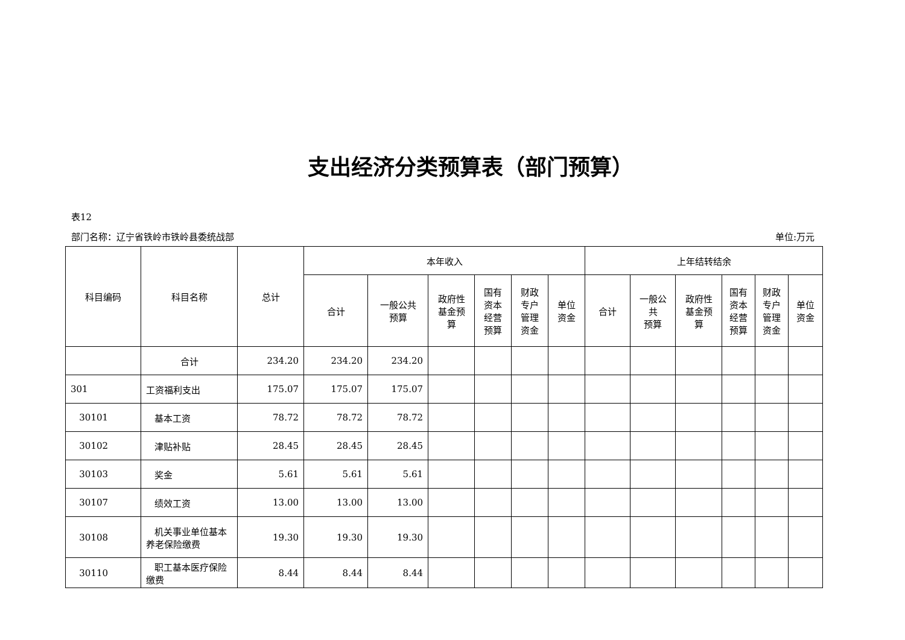支出经济分类预算表（部门预算）
表12
部门名称：辽宁省铁岭市铁岭县委统战部 单位:万元
| 科目编码 | 科目名称 | 总计 | 本年收入 | | | | | | 上年结转结余 | | | | | |
| --- | --- | --- | --- | --- | --- | --- | --- | --- | --- | --- | --- | --- | --- | --- |
| | | | 合计 | 一般公共 预算 | 政府性 基金预 算 | 国有 资本 经营 预算 | 财政 专户 管理 资金 | 单位 资金 | 合计 | 一般公 共 预算 | 政府性 基金预 算 | 国有 资本 经营 预算 | 财政 专户 管理 资金 | 单位 资金 |
| | 合计 | 234.20 | 234.20 | 234.20 | | | | | | | | | | |
| 301 | 工资福利支出 | 175.07 | 175.07 | 175.07 | | | | | | | | | | |
| 30101 | 基本工资 | 78.72 | 78.72 | 78.72 | | | | | | | | | | |
| 30102 | 津贴补贴 | 28.45 | 28.45 | 28.45 | | | | | | | | | | |
| 30103 | 奖金 | 5.61 | 5.61 | 5.61 | | | | | | | | | | |
| 30107 | 绩效工资 | 13.00 | 13.00 | 13.00 | | | | | | | | | | |
| 30108 | 机关事业单位基本养老保险缴费 | 19.30 | 19.30 | 19.30 | | | | | | | | | | |
| 30110 | 职工基本医疗保险缴费 | 8.44 | 8.44 | 8.44 | | | | | | | | | | |